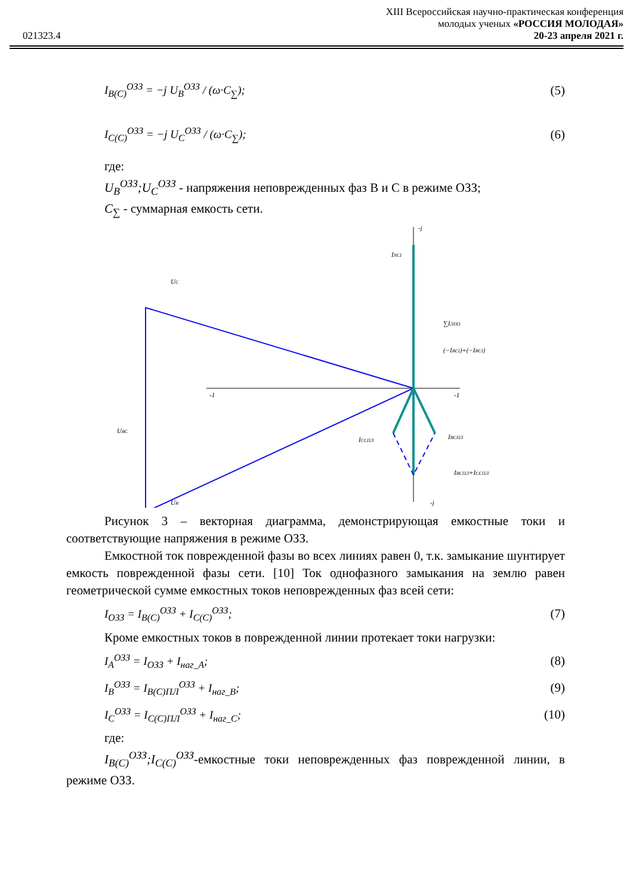021323.4
XIII Всероссийская научно-практическая конференция
молодых ученых «РОССИЯ МОЛОДАЯ»
20-23 апреля 2021 г.
I<sub>B(C)</sub><sup>ОЗЗ</sup> = −j U<sub>B</sub><sup>ОЗЗ</sup> / (ω·C<sub>∑</sub>); (5)
I<sub>C(C)</sub><sup>ОЗЗ</sup> = −j U<sub>C</sub><sup>ОЗЗ</sup> / (ω·C<sub>∑</sub>); (6)
где:
U<sub>B</sub><sup>ОЗЗ</sup>;U<sub>C</sub><sup>ОЗЗ</sup> - напряжения неповрежденных фаз B и C в режиме ОЗЗ;
C<sub>∑</sub> - суммарная емкость сети.
UC
UBC
UB
INCI
∑IЛПО
(−IBCI)+(−IBCI)
ICCПЛ
IBCПЛ
IBCПЛ+ICCПЛ
-j
-j
-1
-1
Рисунок 3 – векторная диаграмма, демонстрирующая емкостные токи и соответствующие напряжения в режиме ОЗЗ.
Емкостной ток поврежденной фазы во всех линиях равен 0, т.к. замыкание шунтирует емкость поврежденной фазы сети. [10] Ток однофазного замыкания на землю равен геометрической сумме емкостных токов неповрежденных фаз всей сети:
I<sub>ОЗЗ</sub> = I<sub>B(C)</sub><sup>ОЗЗ</sup> + I<sub>C(C)</sub><sup>ОЗЗ</sup>; (7)
Кроме емкостных токов в поврежденной линии протекает токи нагрузки:
I<sub>A</sub><sup>ОЗЗ</sup> = I<sub>ОЗЗ</sub> + I<sub>наг_A</sub>; (8)
I<sub>B</sub><sup>ОЗЗ</sup> = I<sub>B(C)ПЛ</sub><sup>ОЗЗ</sup> + I<sub>наг_B</sub>; (9)
I<sub>C</sub><sup>ОЗЗ</sup> = I<sub>C(C)ПЛ</sub><sup>ОЗЗ</sup> + I<sub>наг_C</sub>; (10)
где:
I<sub>B(C)</sub><sup>ОЗЗ</sup>;I<sub>C(C)</sub><sup>ОЗЗ</sup>-емкостные токи неповрежденных фаз поврежденной линии, в режиме ОЗЗ.